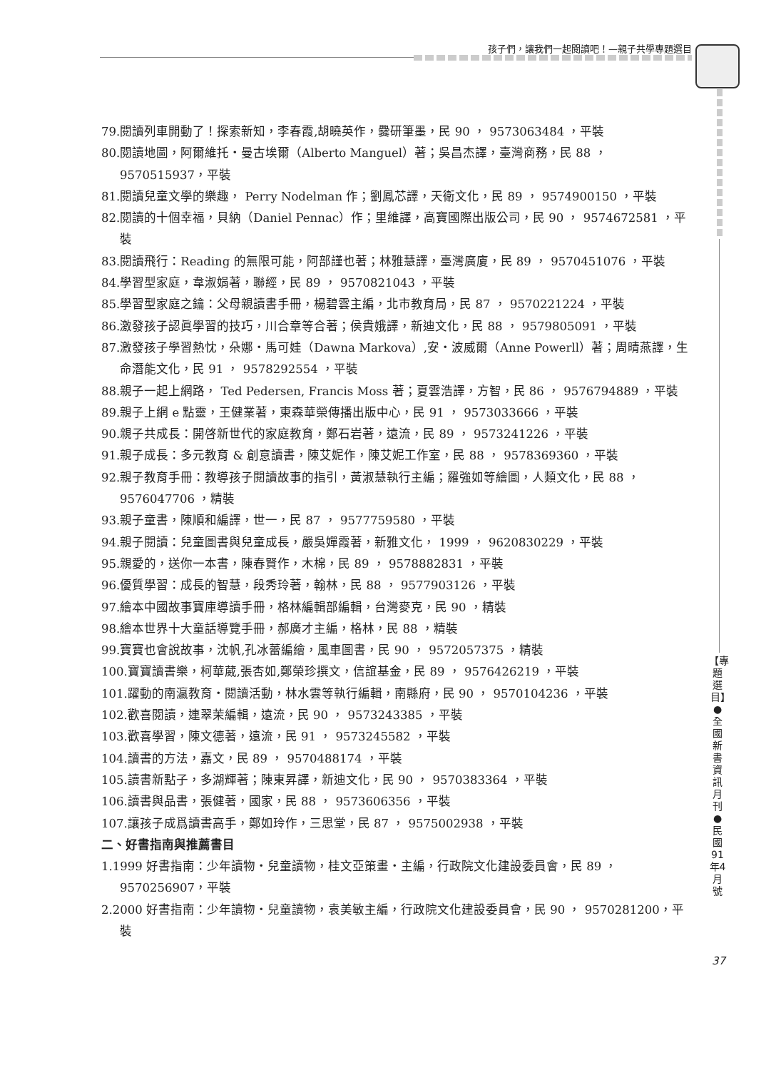孩子們，讓我們一起閱讀吧！—親子共學專題選目
【專題選目】●全國新書資訊月刊●民國91年4月號
37
79.閱讀列車開動了！探索新知，李春霞,胡曉英作，爨研筆墨，民 90 ， 9573063484 ，平裝
80.閱讀地圖，阿爾維托・曼古埃爾（Alberto Manguel）著；吳昌杰譯，臺灣商務，民 88 ， 9570515937，平裝
81.閱讀兒童文學的樂趣， Perry Nodelman 作；劉鳳芯譯，天衛文化，民 89 ， 9574900150 ，平裝
82.閱讀的十個幸福，貝納（Daniel Pennac）作；里維譯，高寶國際出版公司，民 90 ， 9574672581 ，平裝
83.閱讀飛行：Reading 的無限可能，阿部謹也著；林雅慧譯，臺灣廣廈，民 89 ， 9570451076 ，平裝
84.學習型家庭，韋淑娟著，聯經，民 89 ， 9570821043 ，平裝
85.學習型家庭之鑰：父母親讀書手冊，楊碧雲主編，北市教育局，民 87 ， 9570221224 ，平裝
86.激發孩子認眞學習的技巧，川合章等合著；侯貴娥譯，新迪文化，民 88 ， 9579805091 ，平裝
87.激發孩子學習熱忱，朵娜・馬可娃（Dawna Markova）,安・波威爾（Anne Powerll）著；周晴燕譯，生命潛能文化，民 91 ， 9578292554 ，平裝
88.親子一起上網路， Ted Pedersen, Francis Moss 著；夏雲浩譯，方智，民 86 ， 9576794889 ，平裝
89.親子上網 e 點靈，王健業著，東森華榮傳播出版中心，民 91 ， 9573033666 ，平裝
90.親子共成長：開啓新世代的家庭教育，鄭石岩著，遠流，民 89 ， 9573241226 ，平裝
91.親子成長：多元教育 & 創意讀書，陳艾妮作，陳艾妮工作室，民 88 ， 9578369360 ，平裝
92.親子教育手冊：教導孩子閱讀故事的指引，黃淑慧執行主編；羅強如等繪圖，人類文化，民 88 ， 9576047706 ，精裝
93.親子童書，陳順和編譯，世一，民 87 ， 9577759580 ，平裝
94.親子閱讀：兒童圖書與兒童成長，嚴吳嬋霞著，新雅文化， 1999 ， 9620830229 ，平裝
95.親愛的，送你一本書，陳春賢作，木棉，民 89 ， 9578882831 ，平裝
96.優質學習：成長的智慧，段秀玲著，翰林，民 88 ， 9577903126 ，平裝
97.繪本中國故事寶庫導讀手冊，格林編輯部編輯，台灣麥克，民 90 ，精裝
98.繪本世界十大童話導覽手冊，郝廣才主編，格林，民 88 ，精裝
99.寶寶也會說故事，沈帆,孔冰蕾編繪，風車圖書，民 90 ， 9572057375 ，精裝
100.寶寶讀書樂，柯華葳,張杏如,鄭榮珍撰文，信誼基金，民 89 ， 9576426219 ，平裝
101.躍動的南瀛教育・閱讀活動，林水雲等執行編輯，南縣府，民 90 ， 9570104236 ，平裝
102.歡喜閱讀，連翠茉編輯，遠流，民 90 ， 9573243385 ，平裝
103.歡喜學習，陳文德著，遠流，民 91 ， 9573245582 ，平裝
104.讀書的方法，嘉文，民 89 ， 9570488174 ，平裝
105.讀書新點子，多湖輝著；陳東昇譯，新迪文化，民 90 ， 9570383364 ，平裝
106.讀書與品書，張健著，國家，民 88 ， 9573606356 ，平裝
107.讓孩子成爲讀書高手，鄭如玲作，三思堂，民 87 ， 9575002938 ，平裝
二、好書指南與推薦書目
1.1999 好書指南：少年讀物・兒童讀物，桂文亞策畫・主編，行政院文化建設委員會，民 89 ， 9570256907，平裝
2.2000 好書指南：少年讀物・兒童讀物，袁美敏主編，行政院文化建設委員會，民 90 ， 9570281200，平裝